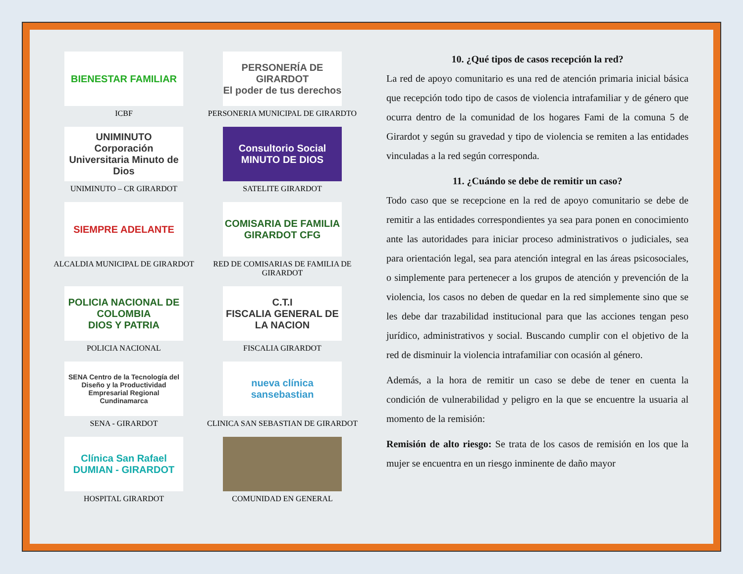BIENESTAR FAMILIAR
ICBF
PERSONERÍA DE GIRARDOT
El poder de tus derechos
PERSONERIA MUNICIPAL DE GIRARDTO
UNIMINUTO
Corporación Universitaria Minuto de Dios
UNIMINUTO – CR GIRARDOT
Consultorio Social MINUTO DE DIOS
SATELITE GIRARDOT
SIEMPRE ADELANTE
ALCALDIA MUNICIPAL DE GIRARDOT
COMISARIA DE FAMILIA GIRARDOT CFG
RED DE COMISARIAS DE FAMILIA DE GIRARDOT
POLICIA NACIONAL DE COLOMBIA
DIOS Y PATRIA
POLICIA NACIONAL
C.T.I
FISCALIA GENERAL DE LA NACION
FISCALIA GIRARDOT
SENA Centro de la Tecnología del Diseño y la Productividad Empresarial Regional Cundinamarca
SENA - GIRARDOT
nueva clínica sansebastian
CLINICA SAN SEBASTIAN DE GIRARDOT
Clínica San Rafael
DUMIAN - GIRARDOT
HOSPITAL GIRARDOT
COMUNIDAD EN GENERAL
10. ¿Qué tipos de casos recepción la red?
La red de apoyo comunitario es una red de atención primaria inicial básica que recepción todo tipo de casos de violencia intrafamiliar y de género que ocurra dentro de la comunidad de los hogares Fami de la comuna 5 de Girardot y según su gravedad y tipo de violencia se remiten a las entidades vinculadas a la red según corresponda.
11. ¿Cuándo se debe de remitir un caso?
Todo caso que se recepcione en la red de apoyo comunitario se debe de remitir a las entidades correspondientes ya sea para ponen en conocimiento ante las autoridades para iniciar proceso administrativos o judiciales, sea para orientación legal, sea para atención integral en las áreas psicosociales, o simplemente para pertenecer a los grupos de atención y prevención de la violencia, los casos no deben de quedar en la red simplemente sino que se les debe dar trazabilidad institucional para que las acciones tengan peso jurídico, administrativos y social. Buscando cumplir con el objetivo de la red de disminuir la violencia intrafamiliar con ocasión al género.
Además, a la hora de remitir un caso se debe de tener en cuenta la condición de vulnerabilidad y peligro en la que se encuentre la usuaria al momento de la remisión:
Remisión de alto riesgo: Se trata de los casos de remisión en los que la mujer se encuentra en un riesgo inminente de daño mayor